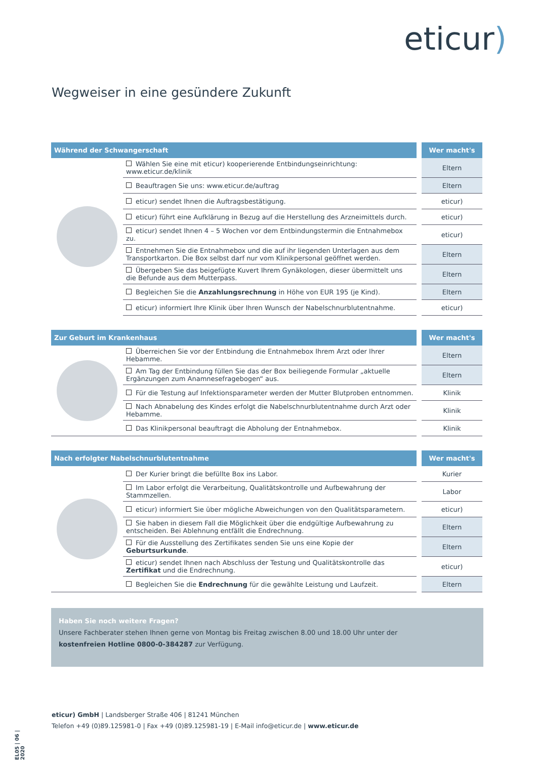eticur)
Wegweiser in eine gesündere Zukunft
| Während der Schwangerschaft | | Wer macht's |
| --- | --- | --- |
| | Wählen Sie eine mit eticur) kooperierende Entbindungseinrichtung: www.eticur.de/klinik | Eltern |
| | Beauftragen Sie uns: www.eticur.de/auftrag | Eltern |
| | eticur) sendet Ihnen die Auftragsbestätigung. | eticur) |
| | eticur) führt eine Aufklärung in Bezug auf die Herstellung des Arzneimittels durch. | eticur) |
| | eticur) sendet Ihnen 4 – 5 Wochen vor dem Entbindungstermin die Entnahmebox zu. | eticur) |
| | Entnehmen Sie die Entnahmebox und die auf ihr liegenden Unterlagen aus dem Transportkarton. Die Box selbst darf nur vom Klinikpersonal geöffnet werden. | Eltern |
| | Übergeben Sie das beigefügte Kuvert Ihrem Gynäkologen, dieser übermittelt uns die Befunde aus dem Mutterpass. | Eltern |
| | Begleichen Sie die Anzahlungsrechnung in Höhe von EUR 195 (je Kind). | Eltern |
| | eticur) informiert Ihre Klinik über Ihren Wunsch der Nabelschnurblutentnahme. | eticur) |
| Zur Geburt im Krankenhaus | | Wer macht's |
| --- | --- | --- |
| | Überreichen Sie vor der Entbindung die Entnahmebox Ihrem Arzt oder Ihrer Hebamme. | Eltern |
| | Am Tag der Entbindung füllen Sie das der Box beiliegende Formular „aktuelle Ergänzungen zum Anamnesefragebogen“ aus. | Eltern |
| | Für die Testung auf Infektionsparameter werden der Mutter Blutproben entnommen. | Klinik |
| | Nach Abnabelung des Kindes erfolgt die Nabelschnurblutentnahme durch Arzt oder Hebamme. | Klinik |
| | Das Klinikpersonal beauftragt die Abholung der Entnahmebox. | Klinik |
| Nach erfolgter Nabelschnurblutentnahme | | Wer macht's |
| --- | --- | --- |
| | Der Kurier bringt die befüllte Box ins Labor. | Kurier |
| | Im Labor erfolgt die Verarbeitung, Qualitätskontrolle und Aufbewahrung der Stammzellen. | Labor |
| | eticur) informiert Sie über mögliche Abweichungen von den Qualitätsparametern. | eticur) |
| | Sie haben in diesem Fall die Möglichkeit über die endgültige Aufbewahrung zu entscheiden. Bei Ablehnung entfällt die Endrechnung. | Eltern |
| | Für die Ausstellung des Zertifikates senden Sie uns eine Kopie der Geburtsurkunde . | Eltern |
| | eticur) sendet Ihnen nach Abschluss der Testung und Qualitätskontrolle das Zertifikat und die Endrechnung. | eticur) |
| | Begleichen Sie die Endrechnung für die gewählte Leistung und Laufzeit. | Eltern |
Haben Sie noch weitere Fragen?
Unsere Fachberater stehen Ihnen gerne von Montag bis Freitag zwischen 8.00 und 18.00 Uhr unter der
kostenfreien Hotline 0800-0-384287 zur Verfügung.
EL05 | 06 | 2020
eticur) GmbH | Landsberger Straße 406 | 81241 München
Telefon +49 (0)89.125981-0 | Fax +49 (0)89.125981-19 | E-Mail info@eticur.de | www.eticur.de